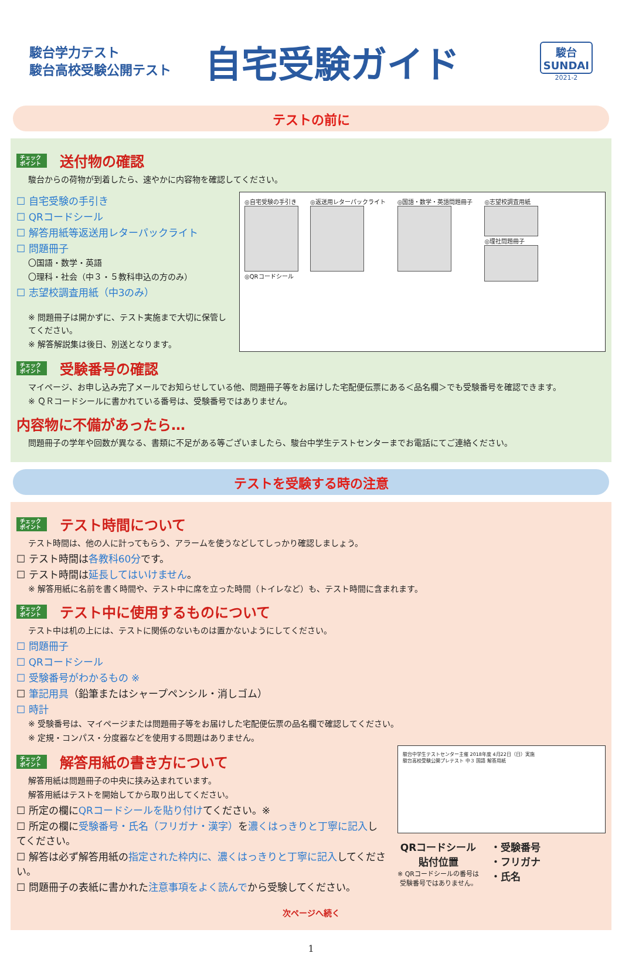駿台学力テスト
駿台高校受験公開テスト
自宅受験ガイド
駿台
SUNDAI
2021-2
テストの前に
チェック
ポイント 送付物の確認
駿台からの荷物が到着したら、速やかに内容物を確認してください。
☐ 自宅受験の手引き
☐ QRコードシール
☐ 解答用紙等返送用レターパックライト
☐ 問題冊子
〇国語・数学・英語
〇理科・社会（中３・５教科申込の方のみ）
☐ 志望校調査用紙（中3のみ）
※ 問題冊子は開かずに、テスト実施まで大切に保管してください。
※ 解答解説集は後日、別送となります。
◎自宅受験の手引き
◎QRコードシール
◎返送用レターパックライト ◎国語・数学・英語問題冊子 ◎志望校調査用紙
◎理社問題冊子
チェック
ポイント 受験番号の確認
マイページ、お申し込み完了メールでお知らせしている他、問題冊子等をお届けした宅配便伝票にある＜品名欄＞でも受験番号を確認できます。
※ ＱＲコードシールに書かれている番号は、受験番号ではありません。
内容物に不備があったら…
問題冊子の学年や回数が異なる、書類に不足がある等ございましたら、駿台中学生テストセンターまでお電話にてご連絡ください。
テストを受験する時の注意
チェック
ポイント テスト時間について
テスト時間は、他の人に計ってもらう、アラームを使うなどしてしっかり確認しましょう。
☐ テスト時間は各教科60分です。
☐ テスト時間は延長してはいけません。
※ 解答用紙に名前を書く時間や、テスト中に席を立った時間（トイレなど）も、テスト時間に含まれます。
チェック
ポイント テスト中に使用するものについて
テスト中は机の上には、テストに関係のないものは置かないようにしてください。
☐ 問題冊子
☐ QRコードシール
☐ 受験番号がわかるもの ※
☐ 筆記用具（鉛筆またはシャープペンシル・消しゴム）
☐ 時計
※ 受験番号は、マイページまたは問題冊子等をお届けした宅配便伝票の品名欄で確認してください。
※ 定規・コンパス・分度器などを使用する問題はありません。
チェック
ポイント 解答用紙の書き方について
解答用紙は問題冊子の中央に挟み込まれています。
解答用紙はテストを開始してから取り出してください。
☐ 所定の欄にQRコードシールを貼り付けてください。※
☐ 所定の欄に受験番号・氏名（フリガナ・漢字）を濃くはっきりと丁寧に記入してください。
☐ 解答は必ず解答用紙の指定された枠内に、濃くはっきりと丁寧に記入してください。
☐ 問題冊子の表紙に書かれた注意事項をよく読んでから受験してください。
駿台中学生テストセンター主催 2018年度 4月22日（日）実施
駿台高校受験公開プレテスト 中３ 国語 解答用紙
QRコードシール
貼付位置
※ QRコードシールの番号は
受験番号ではありません。
・受験番号
・フリガナ
・氏名
次ページへ続く
1